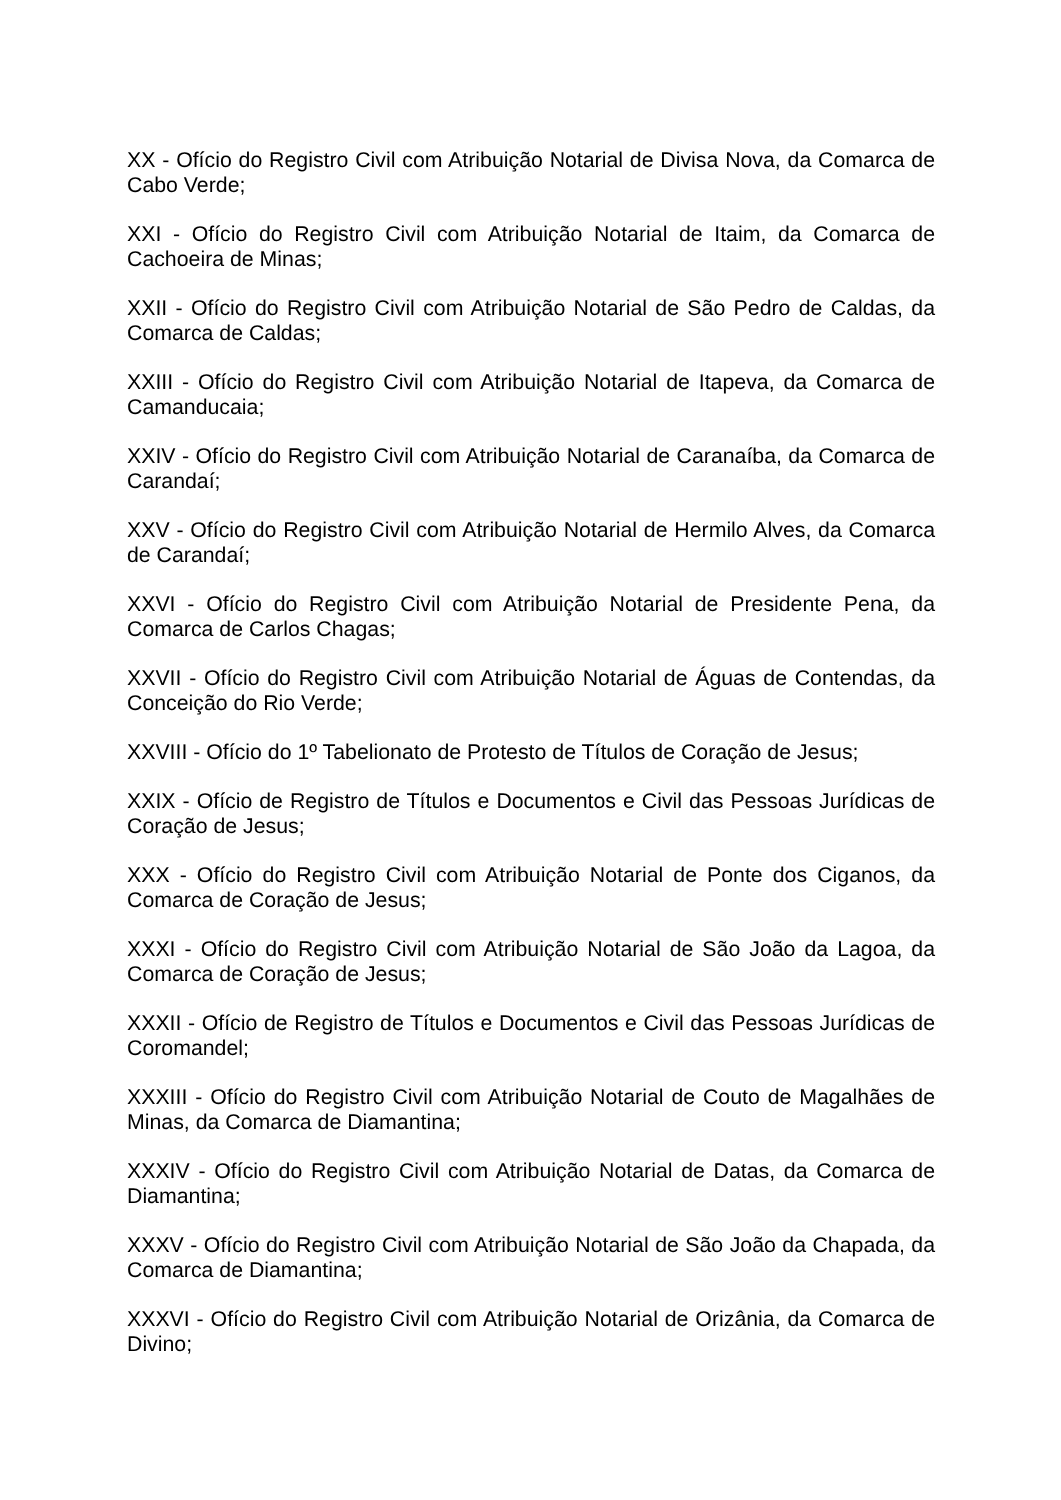XX - Ofício do Registro Civil com Atribuição Notarial de Divisa Nova, da Comarca de Cabo Verde;
XXI - Ofício do Registro Civil com Atribuição Notarial de Itaim, da Comarca de Cachoeira de Minas;
XXII - Ofício do Registro Civil com Atribuição Notarial de São Pedro de Caldas, da Comarca de Caldas;
XXIII - Ofício do Registro Civil com Atribuição Notarial de Itapeva, da Comarca de Camanducaia;
XXIV - Ofício do Registro Civil com Atribuição Notarial de Caranaíba, da Comarca de Carandaí;
XXV - Ofício do Registro Civil com Atribuição Notarial de Hermilo Alves, da Comarca de Carandaí;
XXVI - Ofício do Registro Civil com Atribuição Notarial de Presidente Pena, da Comarca de Carlos Chagas;
XXVII - Ofício do Registro Civil com Atribuição Notarial de Águas de Contendas, da Conceição do Rio Verde;
XXVIII - Ofício do 1º Tabelionato de Protesto de Títulos de Coração de Jesus;
XXIX - Ofício de Registro de Títulos e Documentos e Civil das Pessoas Jurídicas de Coração de Jesus;
XXX - Ofício do Registro Civil com Atribuição Notarial de Ponte dos Ciganos, da Comarca de Coração de Jesus;
XXXI - Ofício do Registro Civil com Atribuição Notarial de São João da Lagoa, da Comarca de Coração de Jesus;
XXXII - Ofício de Registro de Títulos e Documentos e Civil das Pessoas Jurídicas de Coromandel;
XXXIII - Ofício do Registro Civil com Atribuição Notarial de Couto de Magalhães de Minas, da Comarca de Diamantina;
XXXIV - Ofício do Registro Civil com Atribuição Notarial de Datas, da Comarca de Diamantina;
XXXV - Ofício do Registro Civil com Atribuição Notarial de São João da Chapada, da Comarca de Diamantina;
XXXVI - Ofício do Registro Civil com Atribuição Notarial de Orizânia, da Comarca de Divino;